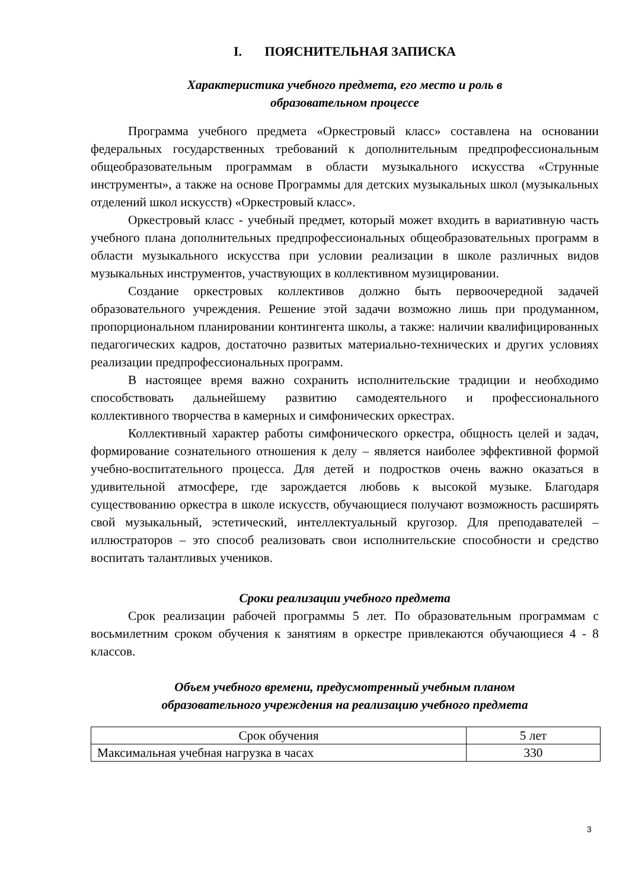I. ПОЯСНИТЕЛЬНАЯ ЗАПИСКА
Характеристика учебного предмета, его место и роль в
образовательном процессе
Программа учебного предмета «Оркестровый класс» составлена на основании федеральных государственных требований к дополнительным предпрофессиональным общеобразовательным программам в области музыкального искусства «Струнные инструменты», а также на основе Программы для детских музыкальных школ (музыкальных отделений школ искусств) «Оркестровый класс».
Оркестровый класс - учебный предмет, который может входить в вариативную часть учебного плана дополнительных предпрофессиональных общеобразовательных программ в области музыкального искусства при условии реализации в школе различных видов музыкальных инструментов, участвующих в коллективном музицировании.
Создание оркестровых коллективов должно быть первоочередной задачей образовательного учреждения. Решение этой задачи возможно лишь при продуманном, пропорциональном планировании контингента школы, а также: наличии квалифицированных педагогических кадров, достаточно развитых материально-технических и других условиях реализации предпрофессиональных программ.
В настоящее время важно сохранить исполнительские традиции и необходимо способствовать дальнейшему развитию самодеятельного и профессионального коллективного творчества в камерных и симфонических оркестрах.
Коллективный характер работы симфонического оркестра, общность целей и задач, формирование сознательного отношения к делу – является наиболее эффективной формой учебно-воспитательного процесса. Для детей и подростков очень важно оказаться в удивительной атмосфере, где зарождается любовь к высокой музыке. Благодаря существованию оркестра в школе искусств, обучающиеся получают возможность расширять свой музыкальный, эстетический, интеллектуальный кругозор. Для преподавателей – иллюстраторов – это способ реализовать свои исполнительские способности и средство воспитать талантливых учеников.
Сроки реализации учебного предмета
Срок реализации рабочей программы 5 лет. По образовательным программам с восьмилетним сроком обучения к занятиям в оркестре привлекаются обучающиеся 4 - 8 классов.
Объем учебного времени, предусмотренный учебным планом
образовательного учреждения на реализацию учебного предмета
| Срок обучения | 5 лет |
| Максимальная учебная нагрузка в часах | 330 |
3